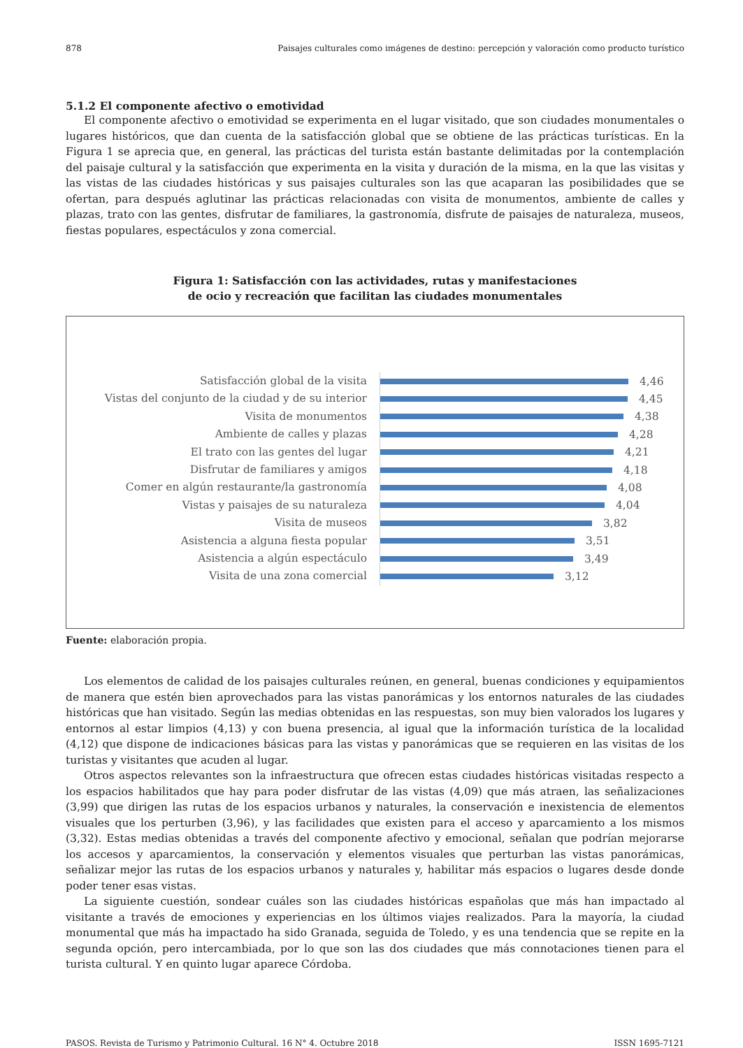878 Paisajes culturales como imágenes de destino: percepción y valoración como producto turístico
5.1.2 El componente afectivo o emotividad
El componente afectivo o emotividad se experimenta en el lugar visitado, que son ciudades monumentales o lugares históricos, que dan cuenta de la satisfacción global que se obtiene de las prácticas turísticas. En la Figura 1 se aprecia que, en general, las prácticas del turista están bastante delimitadas por la contemplación del paisaje cultural y la satisfacción que experimenta en la visita y duración de la misma, en la que las visitas y las vistas de las ciudades históricas y sus paisajes culturales son las que acaparan las posibilidades que se ofertan, para después aglutinar las prácticas relacionadas con visita de monumentos, ambiente de calles y plazas, trato con las gentes, disfrutar de familiares, la gastronomía, disfrute de paisajes de naturaleza, museos, fiestas populares, espectáculos y zona comercial.
Figura 1: Satisfacción con las actividades, rutas y manifestaciones
de ocio y recreación que facilitan las ciudades monumentales
Satisfacción global de la visita
4,46
Vistas del conjunto de la ciudad y de su interior
4,45
Visita de monumentos
4,38
Ambiente de calles y plazas
4,28
El trato con las gentes del lugar
4,21
Disfrutar de familiares y amigos
4,18
Comer en algún restaurante/la gastronomía
4,08
Vistas y paisajes de su naturaleza
4,04
Visita de museos
3,82
Asistencia a alguna fiesta popular
3,51
Asistencia a algún espectáculo
3,49
Visita de una zona comercial
3,12
Fuente: elaboración propia.
Los elementos de calidad de los paisajes culturales reúnen, en general, buenas condiciones y equipamientos de manera que estén bien aprovechados para las vistas panorámicas y los entornos naturales de las ciudades históricas que han visitado. Según las medias obtenidas en las respuestas, son muy bien valorados los lugares y entornos al estar limpios (4,13) y con buena presencia, al igual que la información turística de la localidad (4,12) que dispone de indicaciones básicas para las vistas y panorámicas que se requieren en las visitas de los turistas y visitantes que acuden al lugar.
Otros aspectos relevantes son la infraestructura que ofrecen estas ciudades históricas visitadas respecto a los espacios habilitados que hay para poder disfrutar de las vistas (4,09) que más atraen, las señalizaciones (3,99) que dirigen las rutas de los espacios urbanos y naturales, la conservación e inexistencia de elementos visuales que los perturben (3,96), y las facilidades que existen para el acceso y aparcamiento a los mismos (3,32). Estas medias obtenidas a través del componente afectivo y emocional, señalan que podrían mejorarse los accesos y aparcamientos, la conservación y elementos visuales que perturban las vistas panorámicas, señalizar mejor las rutas de los espacios urbanos y naturales y, habilitar más espacios o lugares desde donde poder tener esas vistas.
La siguiente cuestión, sondear cuáles son las ciudades históricas españolas que más han impactado al visitante a través de emociones y experiencias en los últimos viajes realizados. Para la mayoría, la ciudad monumental que más ha impactado ha sido Granada, seguida de Toledo, y es una tendencia que se repite en la segunda opción, pero intercambiada, por lo que son las dos ciudades que más connotaciones tienen para el turista cultural. Y en quinto lugar aparece Córdoba.
PASOS. Revista de Turismo y Patrimonio Cultural. 16 N° 4. Octubre 2018 ISSN 1695-7121